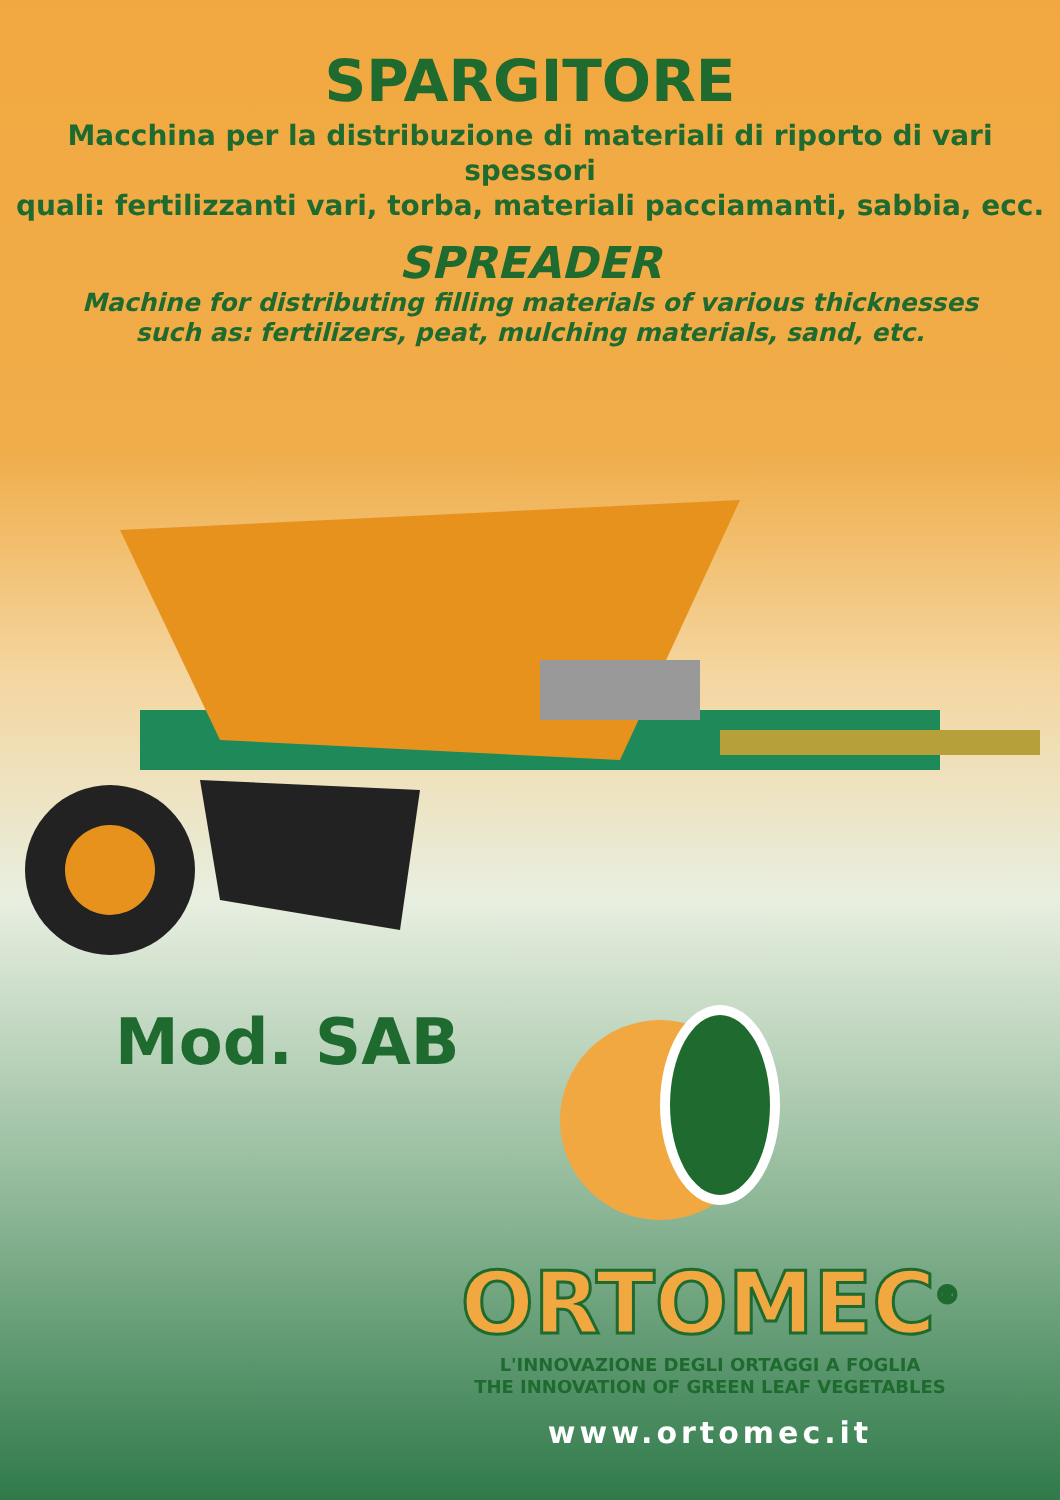SPARGITORE
Macchina per la distribuzione di materiali di riporto di vari spessori
quali: fertilizzanti vari, torba, materiali pacciamanti, sabbia, ecc.
SPREADER
Machine for distributing filling materials of various thicknesses
such as: fertilizers, peat, mulching materials, sand, etc.
Mod. SAB
ORTOMEC<sup>®</sup>
L'INNOVAZIONE DEGLI ORTAGGI A FOGLIA
THE INNOVATION OF GREEN LEAF VEGETABLES
www.ortomec.it